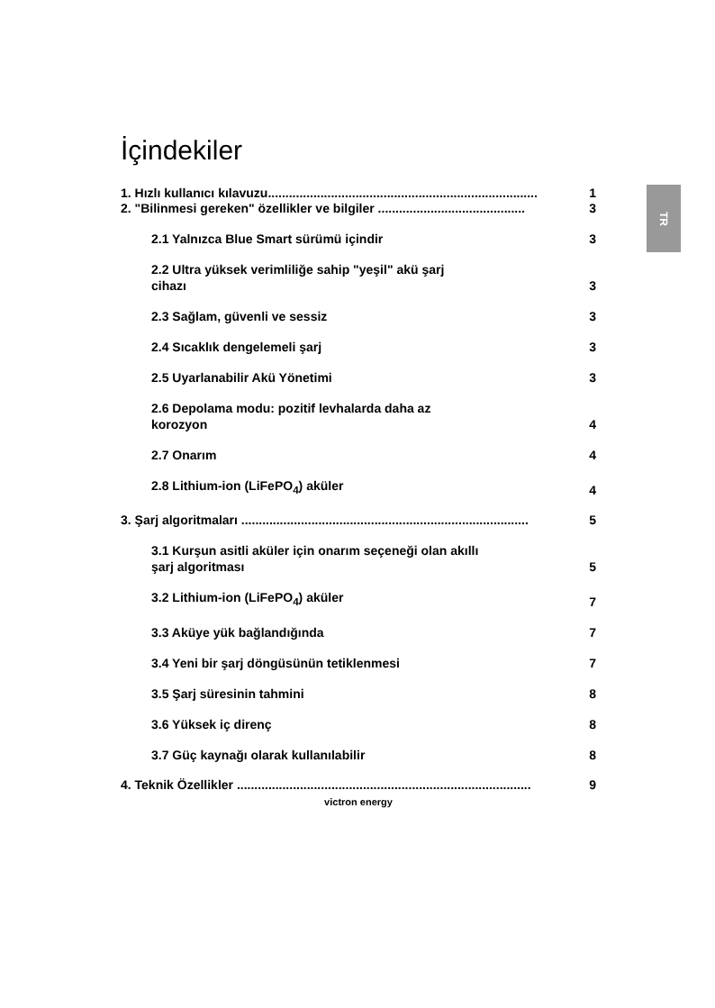TR
İçindekiler
1. Hızlı kullanıcı kılavuzu............................................................................. 1
2. "Bilinmesi gereken" özellikler ve bilgiler .......................................... 3
2.1 Yalnızca Blue Smart sürümü içindir 3
2.2 Ultra yüksek verimliliğe sahip "yeşil" akü şarj
cihazı 3
2.3 Sağlam, güvenli ve sessiz 3
2.4 Sıcaklık dengelemeli şarj 3
2.5 Uyarlanabilir Akü Yönetimi 3
2.6 Depolama modu: pozitif levhalarda daha az
korozyon 4
2.7 Onarım 4
2.8 Lithium-ion (LiFePO<sub>4</sub>) aküler 4
3. Şarj algoritmaları .................................................................................. 5
3.1 Kurşun asitli aküler için onarım seçeneği olan akıllı
şarj algoritması 5
3.2 Lithium-ion (LiFePO<sub>4</sub>) aküler 7
3.3 Aküye yük bağlandığında 7
3.4 Yeni bir şarj döngüsünün tetiklenmesi 7
3.5 Şarj süresinin tahmini 8
3.6 Yüksek iç direnç 8
3.7 Güç kaynağı olarak kullanılabilir 8
4. Teknik Özellikler .................................................................................... 9
victron energy